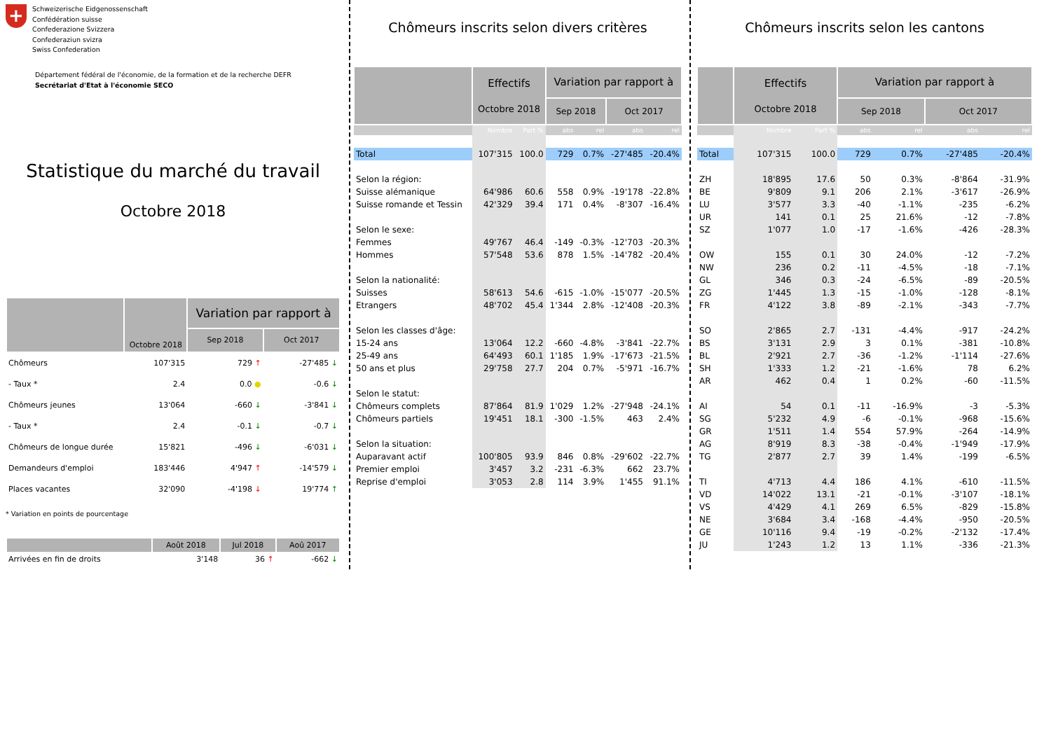+
Schweizerische Eidgenossenschaft
Confédération suisse
Confederazione Svizzera
Confederaziun svizra
Swiss Confederation
Département fédéral de l'économie, de la formation et de la recherche DEFR
Secrétariat d'Etat à l'économie SECO
Statistique du marché du travail
Octobre 2018
| | Octobre 2018 | Variation par rapport à | |
| --- | --- | --- | --- |
| | | Sep 2018 | Oct 2017 |
| Chômeurs | 107'315 | 729 ↑ | -27'485 ↓ |
| - Taux * | 2.4 | 0.0 ● | -0.6 ↓ |
| Chômeurs jeunes | 13'064 | -660 ↓ | -3'841 ↓ |
| - Taux * | 2.4 | -0.1 ↓ | -0.7 ↓ |
| Chômeurs de longue durée | 15'821 | -496 ↓ | -6'031 ↓ |
| Demandeurs d'emploi | 183'446 | 4'947 ↑ | -14'579 ↓ |
| Places vacantes | 32'090 | -4'198 ↓ | 19'774 ↑ |
* Variation en points de pourcentage
| | Août 2018 | Jul 2018 | Aoû 2017 |
| --- | --- | --- | --- |
| Arrivées en fin de droits | 3'148 | 36 ↑ | -662 ↓ |
Chômeurs inscrits selon divers critères
| | Effectifs Octobre 2018 | | Variation par rapport à | | | |
| --- | --- | --- | --- | --- | --- | --- |
| | | | Sep 2018 | | Oct 2017 | |
| | Nombre | Part % | abs | rel | abs | rel |
| Total | 107'315 | 100.0 | 729 | 0.7% | -27'485 | -20.4% |
| Selon la région: | | | | | | |
| Suisse alémanique | 64'986 | 60.6 | 558 | 0.9% | -19'178 | -22.8% |
| Suisse romande et Tessin | 42'329 | 39.4 | 171 | 0.4% | -8'307 | -16.4% |
| Selon le sexe: | | | | | | |
| Femmes | 49'767 | 46.4 | -149 | -0.3% | -12'703 | -20.3% |
| Hommes | 57'548 | 53.6 | 878 | 1.5% | -14'782 | -20.4% |
| Selon la nationalité: | | | | | | |
| Suisses | 58'613 | 54.6 | -615 | -1.0% | -15'077 | -20.5% |
| Etrangers | 48'702 | 45.4 | 1'344 | 2.8% | -12'408 | -20.3% |
| Selon les classes d'âge: | | | | | | |
| 15-24 ans | 13'064 | 12.2 | -660 | -4.8% | -3'841 | -22.7% |
| 25-49 ans | 64'493 | 60.1 | 1'185 | 1.9% | -17'673 | -21.5% |
| 50 ans et plus | 29'758 | 27.7 | 204 | 0.7% | -5'971 | -16.7% |
| Selon le statut: | | | | | | |
| Chômeurs complets | 87'864 | 81.9 | 1'029 | 1.2% | -27'948 | -24.1% |
| Chômeurs partiels | 19'451 | 18.1 | -300 | -1.5% | 463 | 2.4% |
| Selon la situation: | | | | | | |
| Auparavant actif | 100'805 | 93.9 | 846 | 0.8% | -29'602 | -22.7% |
| Premier emploi | 3'457 | 3.2 | -231 | -6.3% | 662 | 23.7% |
| Reprise d'emploi | 3'053 | 2.8 | 114 | 3.9% | 1'455 | 91.1% |
Chômeurs inscrits selon les cantons
| | Effectifs Octobre 2018 | | Variation par rapport à | | | |
| --- | --- | --- | --- | --- | --- | --- |
| | | | Sep 2018 | | Oct 2017 | |
| | Nombre | Part % | abs | rel | abs | rel |
| Total | 107'315 | 100.0 | 729 | 0.7% | -27'485 | -20.4% |
| ZH | 18'895 | 17.6 | 50 | 0.3% | -8'864 | -31.9% |
| BE | 9'809 | 9.1 | 206 | 2.1% | -3'617 | -26.9% |
| LU | 3'577 | 3.3 | -40 | -1.1% | -235 | -6.2% |
| UR | 141 | 0.1 | 25 | 21.6% | -12 | -7.8% |
| SZ | 1'077 | 1.0 | -17 | -1.6% | -426 | -28.3% |
| OW | 155 | 0.1 | 30 | 24.0% | -12 | -7.2% |
| NW | 236 | 0.2 | -11 | -4.5% | -18 | -7.1% |
| GL | 346 | 0.3 | -24 | -6.5% | -89 | -20.5% |
| ZG | 1'445 | 1.3 | -15 | -1.0% | -128 | -8.1% |
| FR | 4'122 | 3.8 | -89 | -2.1% | -343 | -7.7% |
| SO | 2'865 | 2.7 | -131 | -4.4% | -917 | -24.2% |
| BS | 3'131 | 2.9 | 3 | 0.1% | -381 | -10.8% |
| BL | 2'921 | 2.7 | -36 | -1.2% | -1'114 | -27.6% |
| SH | 1'333 | 1.2 | -21 | -1.6% | 78 | 6.2% |
| AR | 462 | 0.4 | 1 | 0.2% | -60 | -11.5% |
| AI | 54 | 0.1 | -11 | -16.9% | -3 | -5.3% |
| SG | 5'232 | 4.9 | -6 | -0.1% | -968 | -15.6% |
| GR | 1'511 | 1.4 | 554 | 57.9% | -264 | -14.9% |
| AG | 8'919 | 8.3 | -38 | -0.4% | -1'949 | -17.9% |
| TG | 2'877 | 2.7 | 39 | 1.4% | -199 | -6.5% |
| TI | 4'713 | 4.4 | 186 | 4.1% | -610 | -11.5% |
| VD | 14'022 | 13.1 | -21 | -0.1% | -3'107 | -18.1% |
| VS | 4'429 | 4.1 | 269 | 6.5% | -829 | -15.8% |
| NE | 3'684 | 3.4 | -168 | -4.4% | -950 | -20.5% |
| GE | 10'116 | 9.4 | -19 | -0.2% | -2'132 | -17.4% |
| JU | 1'243 | 1.2 | 13 | 1.1% | -336 | -21.3% |